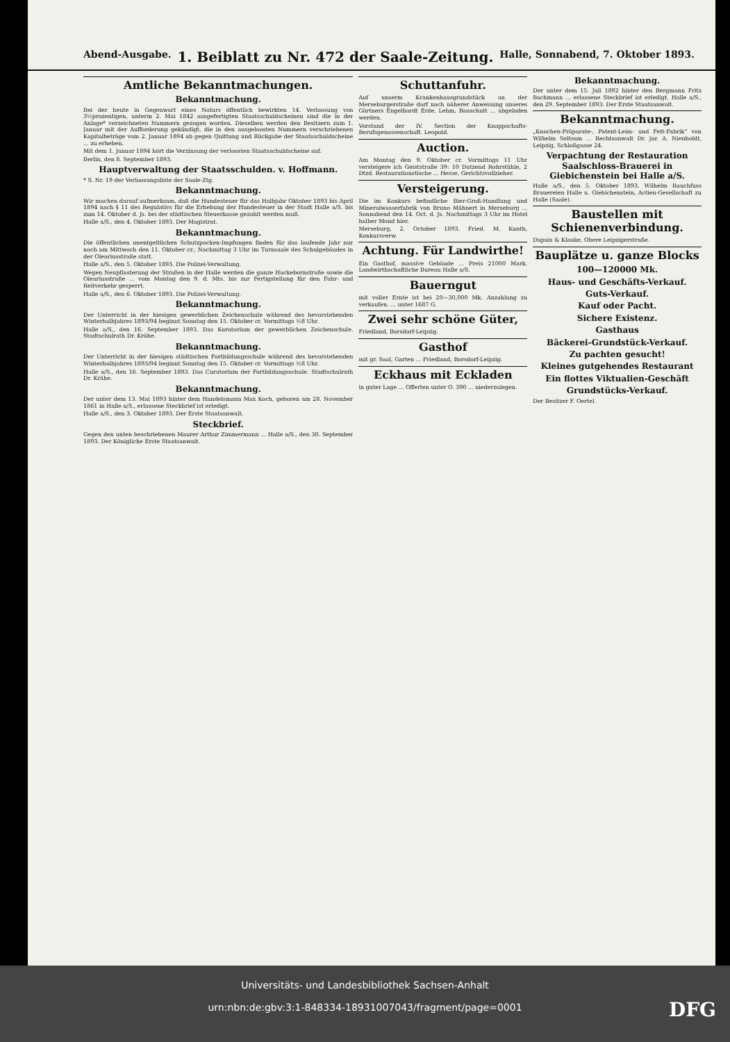Abend-Ausgabe. 1. Beiblatt zu Nr. 472 der Saale-Zeitung. Halle, Sonnabend, 7. Oktober 1893.
Amtliche Bekanntmachungen.
Bekanntmachung.
Bei der heute in Gegenwart eines Notars öffentlich bewirkten 14. Verloosung von 3½prozentigen, unterm 2. Mai 1842 ausgefertigten Staatsschuldscheinen sind die in der Anlage* verzeichneten Nummern gezogen worden. Dieselben werden den Besitzern zum 1. Januar mit der Aufforderung gekündigt, die in den ausgeloosten Nummern verschriebenen Kapitalbeträge vom 2. Januar 1894 ab gegen Quittung und Rückgabe der Staatsschuldscheine ... zu erheben.
Mit dem 1. Januar 1894 hört die Verzinsung der verloosten Staatsschuldscheine auf.
Berlin, den 8. September 1893.
Hauptverwaltung der Staatsschulden. v. Hoffmann.
* S. Nr. 19 der Verloosungsliste der Saale-Ztg.
Bekanntmachung.
Wir machen darauf aufmerksam, daß die Hundesteuer für das Halbjahr Oktober 1893 bis April 1894 nach § 11 des Regulativs für die Erhebung der Hundesteuer in der Stadt Halle a/S. bis zum 14. Oktober d. Js. bei der städtischen Steuerkasse gezahlt werden muß.
Halle a/S., den 4. Oktober 1893. Der Magistrat.
Bekanntmachung.
Die öffentlichen unentgeltlichen Schutzpocken-Impfungen finden für das laufende Jahr nur noch am Mittwoch den 11. Oktober cr., Nachmittag 3 Uhr im Turnsaale des Schulgebäudes in der Oleariusstraße statt.
Halle a/S., den 5. Oktober 1893. Die Polizei-Verwaltung.
Wegen Neupflasterung der Straßen in der Halle werden die ganze Hackebornstraße sowie die Oleariusstraße ... vom Montag den 9. d. Mts. bis zur Fertigstellung für den Fahr- und Reitverkehr gesperrt.
Halle a/S., den 6. Oktober 1893. Die Polizei-Verwaltung.
Bekanntmachung.
Der Unterricht in der hiesigen gewerblichen Zeichenschule während des bevorstehenden Winterhalbjahres 1893/94 beginnt Sonntag den 15. Oktober cr. Vormittags ½8 Uhr.
Halle a/S., den 16. September 1893. Das Kuratorium der gewerblichen Zeichenschule. Stadtschulrath Dr. Krähe.
Bekanntmachung.
Der Unterricht in der hiesigen städtischen Fortbildungsschule während des bevorstehenden Winterhalbjahres 1893/94 beginnt Sonntag den 15. Oktober cr. Vormittags ½8 Uhr.
Halle a/S., den 16. September 1893. Das Curatorium der Fortbildungsschule. Stadtschulrath Dr. Krähe.
Bekanntmachung.
Der unter dem 13. Mai 1893 hinter dem Handelsmann Max Koch, geboren am 28. November 1861 in Halle a/S., erlassene Steckbrief ist erledigt.
Halle a/S., den 3. Oktober 1893. Der Erste Staatsanwalt.
Steckbrief.
Gegen den unten beschriebenen Maurer Arthur Zimmermann ... Halle a/S., den 30. September 1893. Der Königliche Erste Staatsanwalt.
Schuttanfuhr.
Auf unserm Krankenhausgrundstück an der Merseburgerstraße darf nach näherer Anweisung unseres Gärtners Engelhardt Erde, Lehm, Bauschutt ... abgeladen werden.
Vorstand der IV. Section der Knappschafts-Berufsgenossenschaft. Leopold.
Auction.
Am Montag den 9. Oktober cr. Vormittags 11 Uhr versteigere ich Geiststraße 39: 10 Dutzend Rohrstühle, 2 Dtzd. Restaurationstische ... Hesse, Gerichtsvollzieher.
Versteigerung.
Die im Konkurs befindliche Bier-Groß-Handlung und Mineralwasserfabrik von Bruno Mähnert in Merseburg ... Sonnabend den 14. Oct. d. Js. Nachmittags 3 Uhr im Hotel halber Mond hier.
Merseburg, 2. October 1893. Fried. M. Kunth, Konkursverw.
Achtung. Für Landwirthe!
Ein Gasthof, massive Gebäude ... Preis 21000 Mark. Landwirthschaftliche Bureau Halle a/S.
Bauerngut
mit voller Ernte ist bei 20—30,000 Mk. Anzahlung zu verkaufen. ... unter 1687 G.
Zwei sehr schöne Güter,
Friedland, Borsdorf-Leipzig.
Gasthof
mit gr. Saal, Garten ... Friedland, Borsdorf-Leipzig.
Eckhaus mit Eckladen
in guter Lage ... Offerten unter O. 390 ... niederzulegen.
Bekanntmachung.
Der unter dem 15. Juli 1892 hinter den Bergmann Fritz Bachmann ... erlassene Steckbrief ist erledigt. Halle a/S., den 29. September 1893. Der Erste Staatsanwalt.
Bekanntmachung.
„Knochen-Präparate-, Patent-Leim- und Fett-Fabrik“ von Wilhelm Seltsam ... Rechtsanwalt Dr. jur. A. Nienholdt, Leipzig, Schloßgasse 24.
Verpachtung der Restauration Saalschloss-Brauerei in Giebichenstein bei Halle a/S.
Halle a/S., den 5. Oktober 1893. Wilhelm Rauchfuss Brauereien Halle u. Giebichenstein, Actien-Gesellschaft zu Halle (Saale).
Baustellen mit Schienenverbindung.
Dupuis & Klauke, Obere Leipzigerstraße.
Bauplätze u. ganze Blocks
100—120000 Mk.
Haus- und Geschäfts-Verkauf.
Guts-Verkauf.
Kauf oder Pacht.
Sichere Existenz.
Gasthaus
Bäckerei-Grundstück-Verkauf.
Zu pachten gesucht!
Kleines gutgehendes Restaurant
Ein flottes Viktualien-Geschäft
Grundstücks-Verkauf.
Der Besitzer F. Oertel.
Universitäts- und Landesbibliothek Sachsen-Anhalt
urn:nbn:de:gbv:3:1-848334-18931007043/fragment/page=0001
DFG